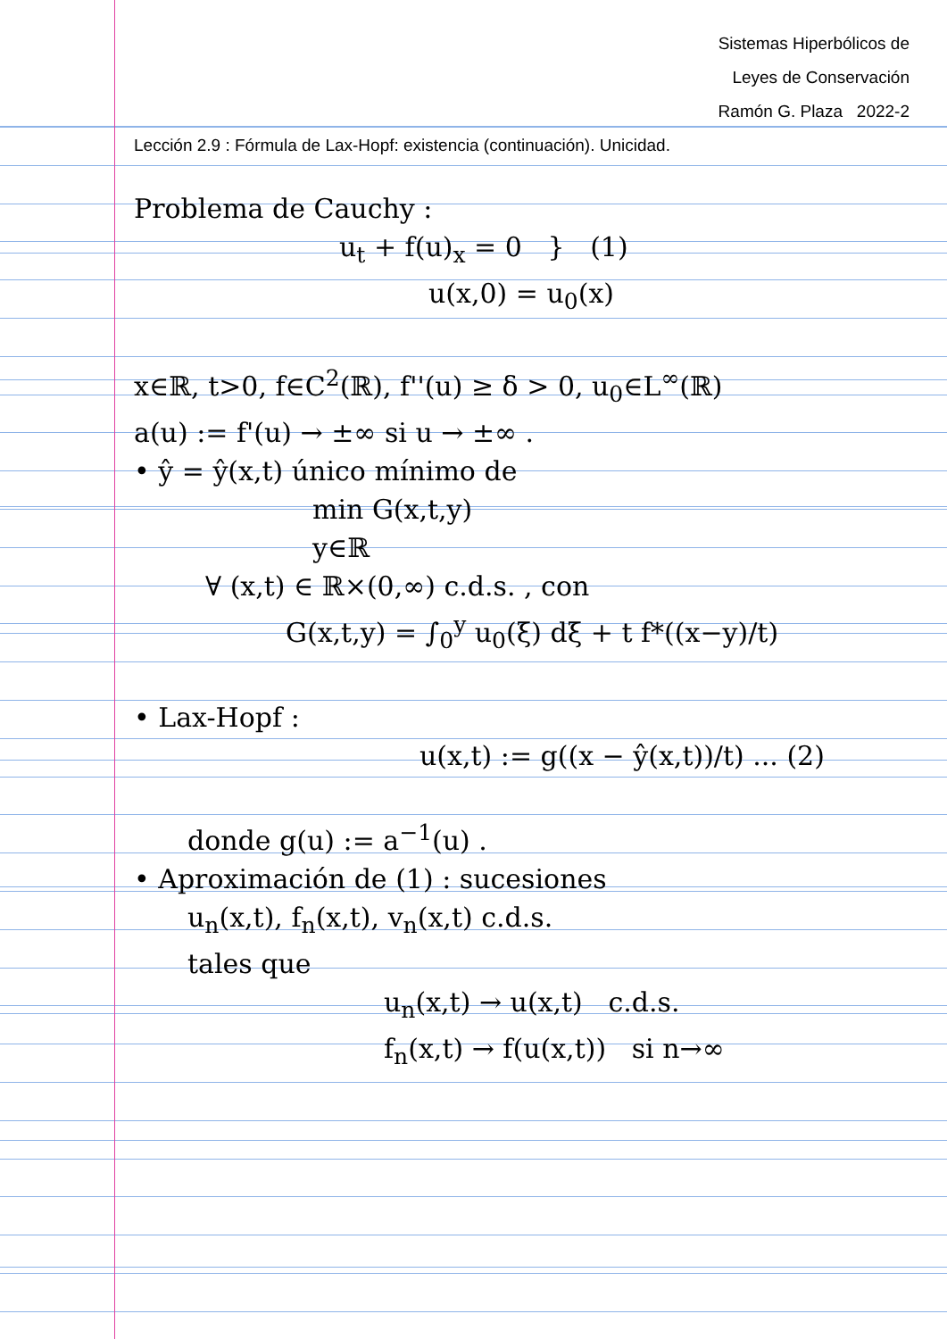Sistemas Hiperbólicos de
Leyes de Conservación
Ramón G. Plaza 2022-2
Lección 2.9 : Fórmula de Lax-Hopf: existencia (continuación). Unicidad.
Problema de Cauchy :
u<sub>t</sub> + f(u)<sub>x</sub> = 0 } (1)
u(x,0) = u<sub>0</sub>(x)
x∈ℝ, t>0, f∈C<sup>2</sup>(ℝ), f''(u) ≥ δ > 0, u<sub>0</sub>∈L<sup>∞</sup>(ℝ)
a(u) := f'(u) → ±∞ si u → ±∞ .
• ŷ = ŷ(x,t) único mínimo de
min G(x,t,y)
y∈ℝ
∀ (x,t) ∈ ℝ×(0,∞) c.d.s. , con
G(x,t,y) = ∫<sub>0</sub><sup>y</sup> u<sub>0</sub>(ξ) dξ + t f*((x−y)/t)
• Lax-Hopf :
u(x,t) := g((x − ŷ(x,t))/t) ... (2)
donde g(u) := a<sup>−1</sup>(u) .
• Aproximación de (1) : sucesiones
u<sub>n</sub>(x,t), f<sub>n</sub>(x,t), v<sub>n</sub>(x,t) c.d.s.
tales que
u<sub>n</sub>(x,t) → u(x,t) c.d.s.
f<sub>n</sub>(x,t) → f(u(x,t)) si n→∞